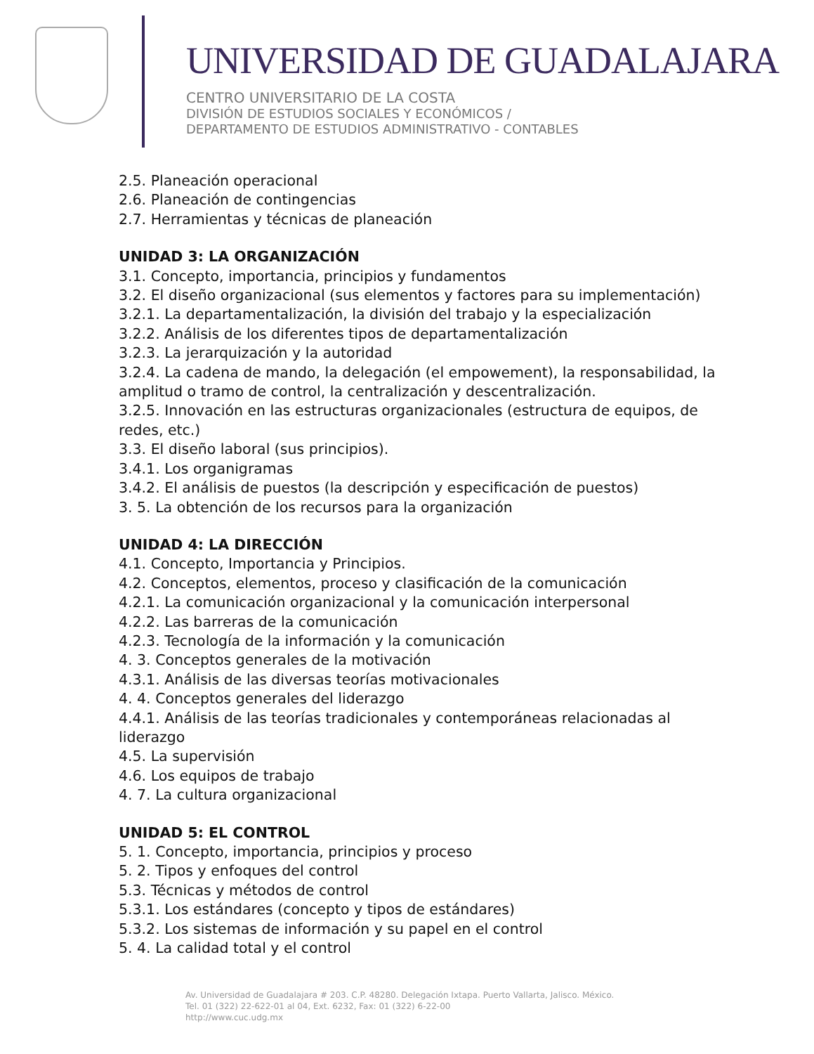UNIVERSIDAD DE GUADALAJARA
CENTRO UNIVERSITARIO DE LA COSTA
DIVISIÓN DE ESTUDIOS SOCIALES Y ECONÓMICOS /
DEPARTAMENTO DE ESTUDIOS ADMINISTRATIVO - CONTABLES
2.5. Planeación operacional
2.6. Planeación de contingencias
2.7. Herramientas y técnicas de planeación
UNIDAD 3: LA ORGANIZACIÓN
3.1. Concepto, importancia, principios y fundamentos
3.2. El diseño organizacional (sus elementos y factores para su implementación)
3.2.1. La departamentalización, la división del trabajo y la especialización
3.2.2. Análisis de los diferentes tipos de departamentalización
3.2.3. La jerarquización y la autoridad
3.2.4. La cadena de mando, la delegación (el empowement), la responsabilidad, la amplitud o tramo de control, la centralización y descentralización.
3.2.5. Innovación en las estructuras organizacionales (estructura de equipos, de redes, etc.)
3.3. El diseño laboral (sus principios).
3.4.1. Los organigramas
3.4.2. El análisis de puestos (la descripción y especificación de puestos)
3. 5. La obtención de los recursos para la organización
UNIDAD 4: LA DIRECCIÓN
4.1. Concepto, Importancia y Principios.
4.2. Conceptos, elementos, proceso y clasificación de la comunicación
4.2.1. La comunicación organizacional y la comunicación interpersonal
4.2.2. Las barreras de la comunicación
4.2.3. Tecnología de la información y la comunicación
4. 3. Conceptos generales de la motivación
4.3.1. Análisis de las diversas teorías motivacionales
4. 4. Conceptos generales del liderazgo
4.4.1. Análisis de las teorías tradicionales y contemporáneas relacionadas al liderazgo
4.5. La supervisión
4.6. Los equipos de trabajo
4. 7. La cultura organizacional
UNIDAD 5: EL CONTROL
5. 1. Concepto, importancia, principios y proceso
5. 2. Tipos y enfoques del control
5.3. Técnicas y métodos de control
5.3.1. Los estándares (concepto y tipos de estándares)
5.3.2. Los sistemas de información y su papel en el control
5. 4. La calidad total y el control
Av. Universidad de Guadalajara # 203. C.P. 48280. Delegación Ixtapa. Puerto Vallarta, Jalisco. México.
Tel. 01 (322) 22-622-01 al 04, Ext. 6232, Fax: 01 (322) 6-22-00
http://www.cuc.udg.mx